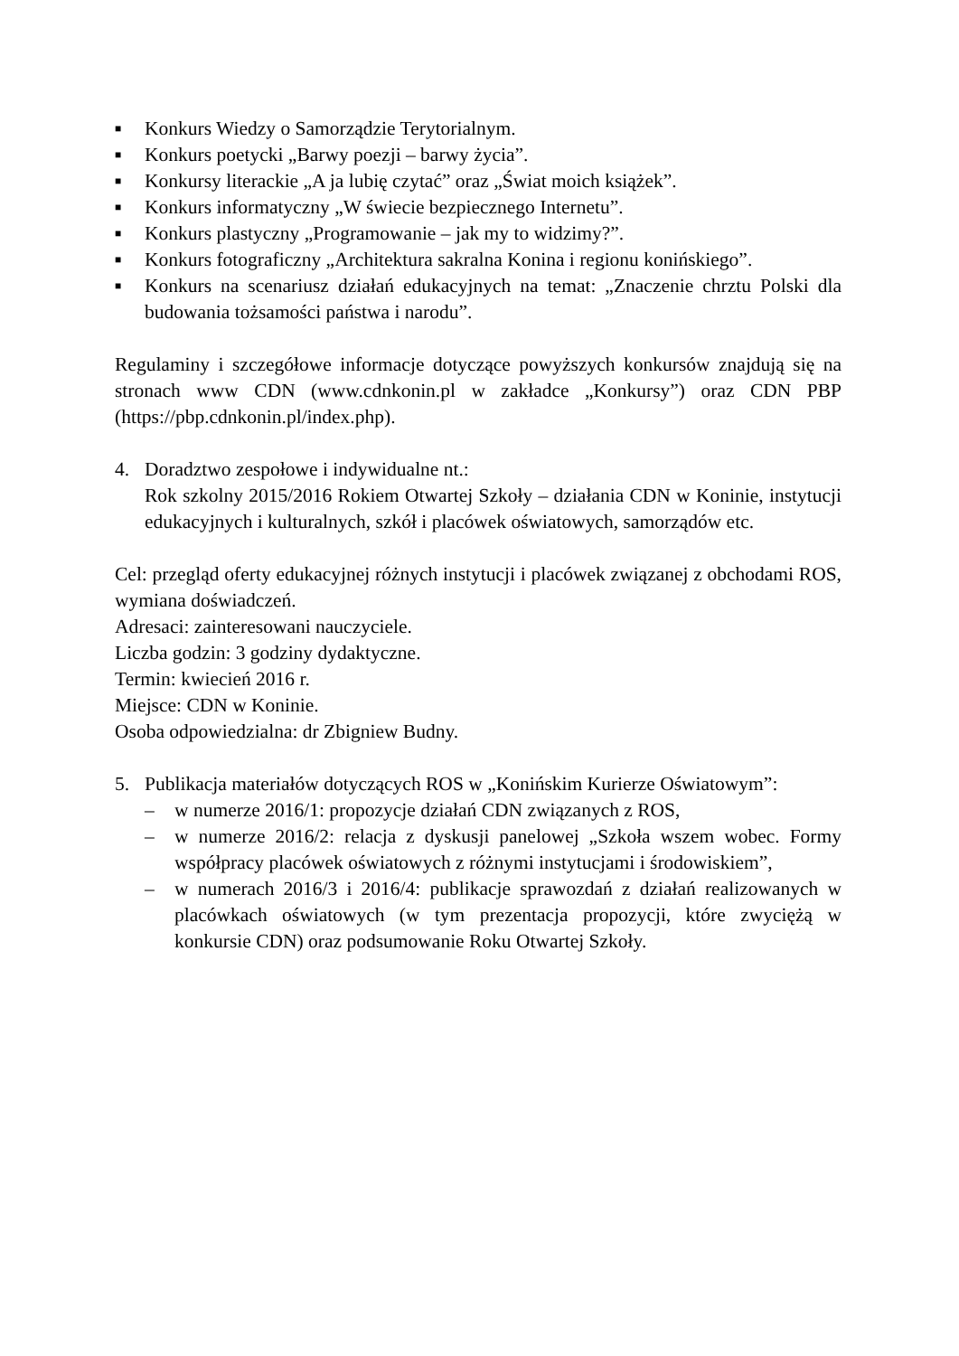■
Konkurs Wiedzy o Samorządzie Terytorialnym.
■
Konkurs poetycki „Barwy poezji – barwy życia”.
■
Konkursy literackie „A ja lubię czytać” oraz „Świat moich książek”.
■
Konkurs informatyczny „W świecie bezpiecznego Internetu”.
■
Konkurs plastyczny „Programowanie – jak my to widzimy?”.
■
Konkurs fotograficzny „Architektura sakralna Konina i regionu konińskiego”.
■
Konkurs na scenariusz działań edukacyjnych na temat: „Znaczenie chrztu Polski dla budowania tożsamości państwa i narodu”.
Regulaminy i szczegółowe informacje dotyczące powyższych konkursów znajdują się na stronach www CDN (www.cdnkonin.pl w zakładce „Konkursy”) oraz CDN PBP (https://pbp.cdnkonin.pl/index.php).
4. Doradztwo zespołowe i indywidualne nt.:
Rok szkolny 2015/2016 Rokiem Otwartej Szkoły – działania CDN w Koninie, instytucji edukacyjnych i kulturalnych, szkół i placówek oświatowych, samorządów etc.
Cel: przegląd oferty edukacyjnej różnych instytucji i placówek związanej z obchodami ROS, wymiana doświadczeń.
Adresaci: zainteresowani nauczyciele.
Liczba godzin: 3 godziny dydaktyczne.
Termin: kwiecień 2016 r.
Miejsce: CDN w Koninie.
Osoba odpowiedzialna: dr Zbigniew Budny.
5. Publikacja materiałów dotyczących ROS w „Konińskim Kurierze Oświatowym”:
– w numerze 2016/1: propozycje działań CDN związanych z ROS,
– w numerze 2016/2: relacja z dyskusji panelowej „Szkoła wszem wobec. Formy współpracy placówek oświatowych z różnymi instytucjami i środowiskiem”,
– w numerach 2016/3 i 2016/4: publikacje sprawozdań z działań realizowanych w placówkach oświatowych (w tym prezentacja propozycji, które zwyciężą w konkursie CDN) oraz podsumowanie Roku Otwartej Szkoły.